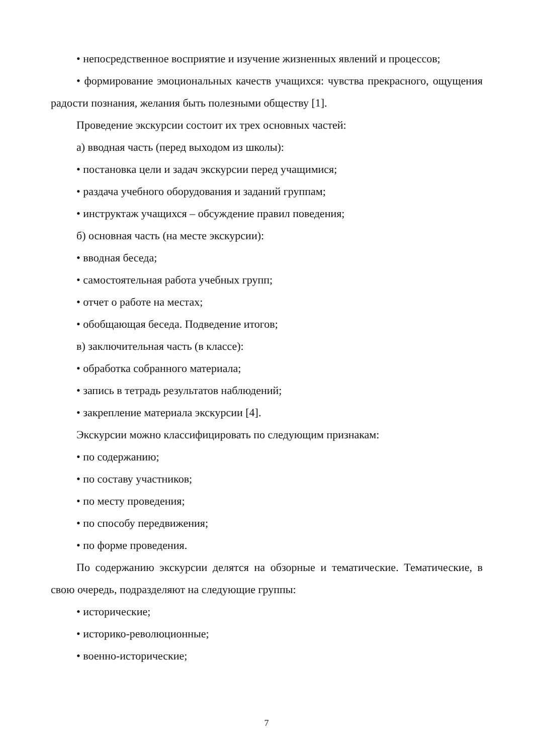• непосредственное восприятие и изучение жизненных явлений и процессов;
• формирование эмоциональных качеств учащихся: чувства прекрасного, ощущения радости познания, желания быть полезными обществу [1].
Проведение экскурсии состоит их трех основных частей:
а) вводная часть (перед выходом из школы):
• постановка цели и задач экскурсии перед учащимися;
• раздача учебного оборудования и заданий группам;
• инструктаж учащихся – обсуждение правил поведения;
б) основная часть (на месте экскурсии):
• вводная беседа;
• самостоятельная работа учебных групп;
• отчет о работе на местах;
• обобщающая беседа. Подведение итогов;
в) заключительная часть (в классе):
• обработка собранного материала;
• запись в тетрадь результатов наблюдений;
• закрепление материала экскурсии [4].
Экскурсии можно классифицировать по следующим признакам:
• по содержанию;
• по составу участников;
• по месту проведения;
• по способу передвижения;
• по форме проведения.
По содержанию экскурсии делятся на обзорные и тематические. Тематические, в свою очередь, подразделяют на следующие группы:
• исторические;
• историко-революционные;
• военно-исторические;
7